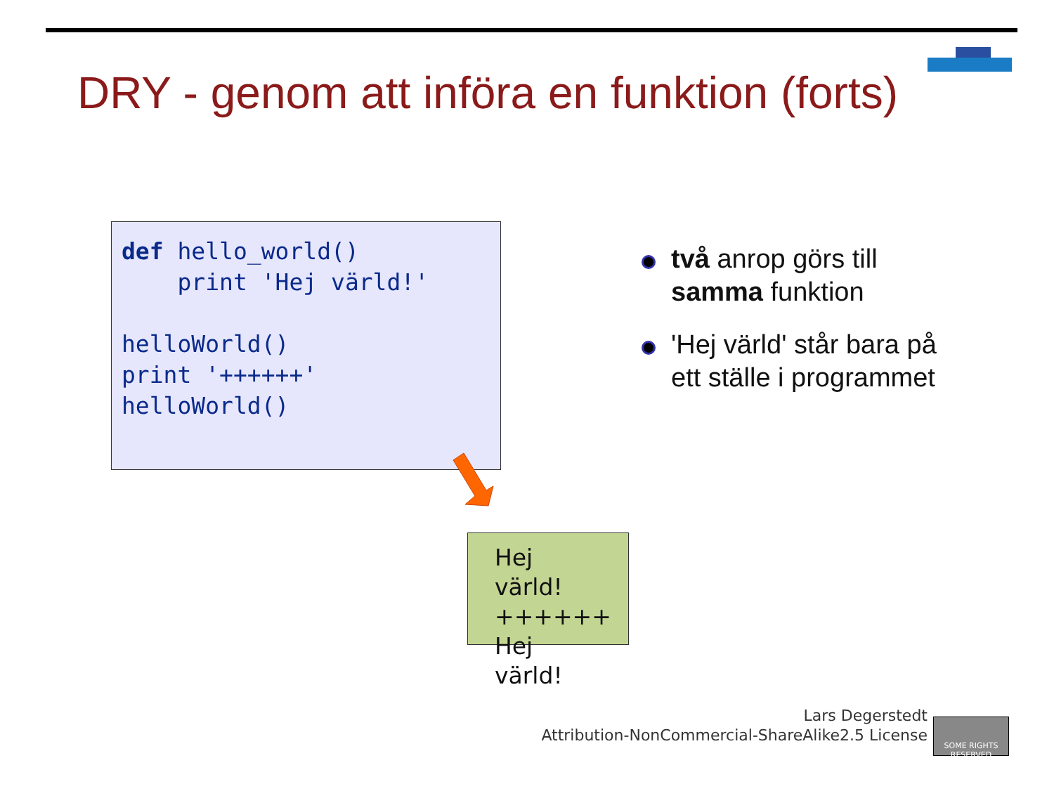DRY - genom att införa en funktion (forts)
def hello_world()
    print 'Hej värld!'

helloWorld()
print '++++++'
helloWorld()
Hej värld!
++++++
Hej värld!
två anrop görs till samma funktion
'Hej värld' står bara på ett ställe i programmet
Lars Degerstedt
Attribution-NonCommercial-ShareAlike2.5 License
SOME RIGHTS RESERVED